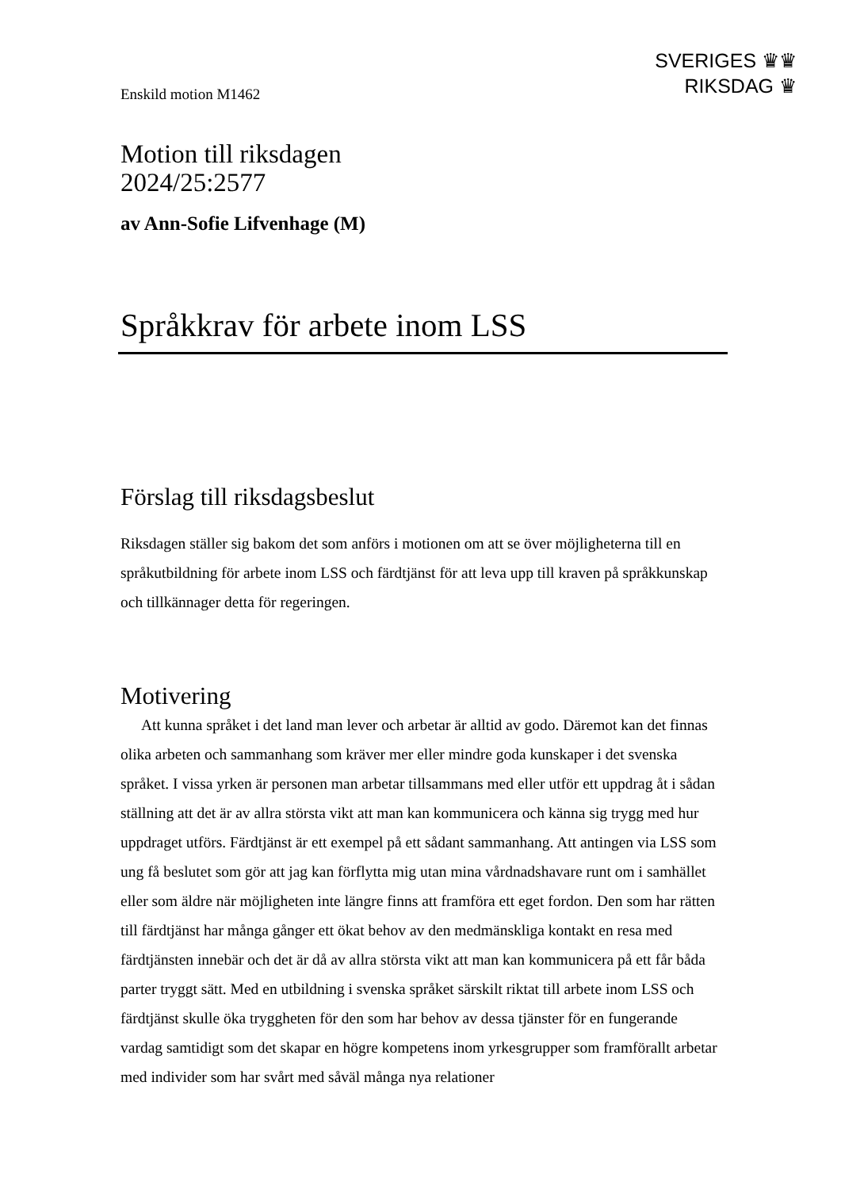SVERIGES ♛♛
RIKSDAG ♛
Enskild motion M1462
Motion till riksdagen
2024/25:2577
av Ann-Sofie Lifvenhage (M)
Språkkrav för arbete inom LSS
Förslag till riksdagsbeslut
Riksdagen ställer sig bakom det som anförs i motionen om att se över möjligheterna till en språkutbildning för arbete inom LSS och färdtjänst för att leva upp till kraven på språkkunskap och tillkännager detta för regeringen.
Motivering
Att kunna språket i det land man lever och arbetar är alltid av godo. Däremot kan det finnas olika arbeten och sammanhang som kräver mer eller mindre goda kunskaper i det svenska språket. I vissa yrken är personen man arbetar tillsammans med eller utför ett uppdrag åt i sådan ställning att det är av allra största vikt att man kan kommunicera och känna sig trygg med hur uppdraget utförs. Färdtjänst är ett exempel på ett sådant sammanhang. Att antingen via LSS som ung få beslutet som gör att jag kan förflytta mig utan mina vårdnadshavare runt om i samhället eller som äldre när möjligheten inte längre finns att framföra ett eget fordon. Den som har rätten till färdtjänst har många gånger ett ökat behov av den medmänskliga kontakt en resa med färdtjänsten innebär och det är då av allra största vikt att man kan kommunicera på ett får båda parter tryggt sätt. Med en utbildning i svenska språket särskilt riktat till arbete inom LSS och färdtjänst skulle öka tryggheten för den som har behov av dessa tjänster för en fungerande vardag samtidigt som det skapar en högre kompetens inom yrkesgrupper som framförallt arbetar med individer som har svårt med såväl många nya relationer